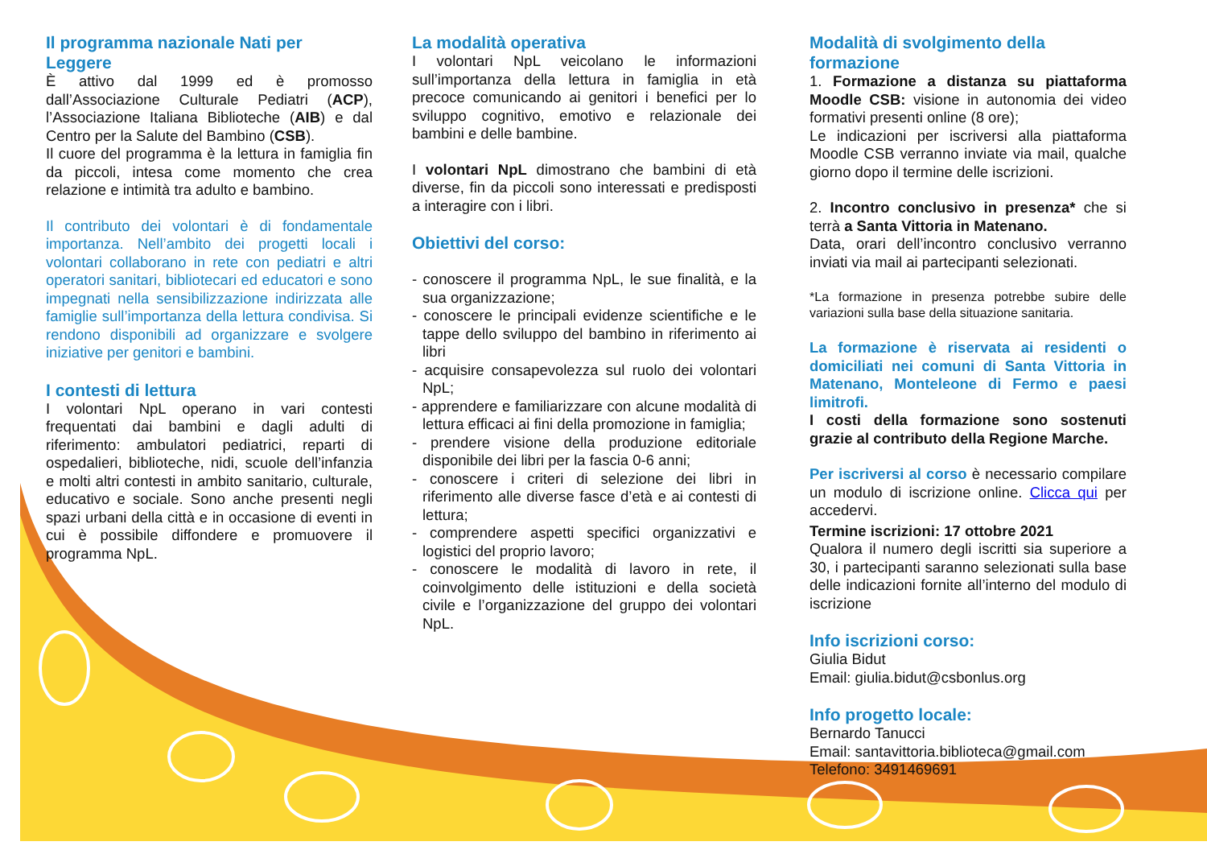Il programma nazionale Nati per Leggere
È attivo dal 1999 ed è promosso dall’Associazione Culturale Pediatri (ACP), l’Associazione Italiana Biblioteche (AIB) e dal Centro per la Salute del Bambino (CSB).
Il cuore del programma è la lettura in famiglia fin da piccoli, intesa come momento che crea relazione e intimità tra adulto e bambino.
Il contributo dei volontari è di fondamentale importanza. Nell’ambito dei progetti locali i volontari collaborano in rete con pediatri e altri operatori sanitari, bibliotecari ed educatori e sono impegnati nella sensibilizzazione indirizzata alle famiglie sull’importanza della lettura condivisa. Si rendono disponibili ad organizzare e svolgere iniziative per genitori e bambini.
I contesti di lettura
I volontari NpL operano in vari contesti frequentati dai bambini e dagli adulti di riferimento: ambulatori pediatrici, reparti di ospedalieri, biblioteche, nidi, scuole dell’infanzia e molti altri contesti in ambito sanitario, culturale, educativo e sociale. Sono anche presenti negli spazi urbani della città e in occasione di eventi in cui è possibile diffondere e promuovere il programma NpL.
La modalità operativa
I volontari NpL veicolano le informazioni sull’importanza della lettura in famiglia in età precoce comunicando ai genitori i benefici per lo sviluppo cognitivo, emotivo e relazionale dei bambini e delle bambine.
I volontari NpL dimostrano che bambini di età diverse, fin da piccoli sono interessati e predisposti a interagire con i libri.
Obiettivi del corso:
- conoscere il programma NpL, le sue finalità, e la sua organizzazione;
- conoscere le principali evidenze scientifiche e le tappe dello sviluppo del bambino in riferimento ai libri
- acquisire consapevolezza sul ruolo dei volontari NpL;
- apprendere e familiarizzare con alcune modalità di lettura efficaci ai fini della promozione in famiglia;
- prendere visione della produzione editoriale disponibile dei libri per la fascia 0-6 anni;
- conoscere i criteri di selezione dei libri in riferimento alle diverse fasce d’età e ai contesti di lettura;
- comprendere aspetti specifici organizzativi e logistici del proprio lavoro;
- conoscere le modalità di lavoro in rete, il coinvolgimento delle istituzioni e della società civile e l’organizzazione del gruppo dei volontari NpL.
Modalità di svolgimento della formazione
1. Formazione a distanza su piattaforma Moodle CSB: visione in autonomia dei video formativi presenti online (8 ore);
Le indicazioni per iscriversi alla piattaforma Moodle CSB verranno inviate via mail, qualche giorno dopo il termine delle iscrizioni.
2. Incontro conclusivo in presenza* che si terrà a Santa Vittoria in Matenano.
Data, orari dell’incontro conclusivo verranno inviati via mail ai partecipanti selezionati.
*La formazione in presenza potrebbe subire delle variazioni sulla base della situazione sanitaria.
La formazione è riservata ai residenti o domiciliati nei comuni di Santa Vittoria in Matenano, Monteleone di Fermo e paesi limitrofi.
I costi della formazione sono sostenuti grazie al contributo della Regione Marche.
Per iscriversi al corso è necessario compilare un modulo di iscrizione online. Clicca qui per accedervi.
Termine iscrizioni: 17 ottobre 2021
Qualora il numero degli iscritti sia superiore a 30, i partecipanti saranno selezionati sulla base delle indicazioni fornite all’interno del modulo di iscrizione
Info iscrizioni corso:
Giulia Bidut
Email: giulia.bidut@csbonlus.org
Info progetto locale:
Bernardo Tanucci
Email: santavittoria.biblioteca@gmail.com
Telefono: 3491469691